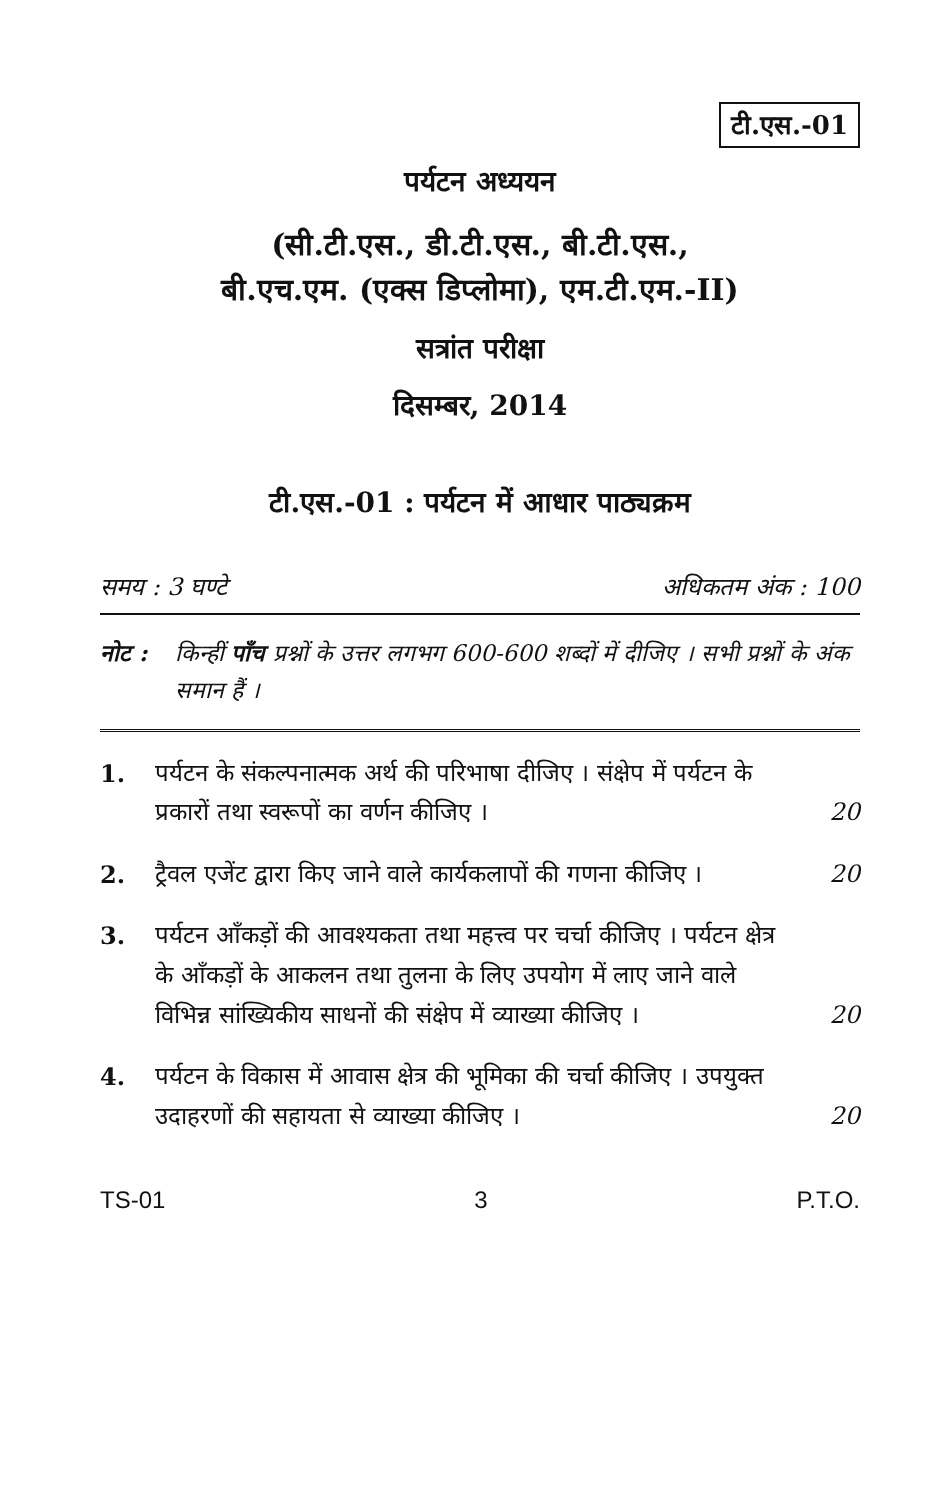टी.एस.-01
पर्यटन अध्ययन
(सी.टी.एस., डी.टी.एस., बी.टी.एस.,
बी.एच.एम. (एक्स डिप्लोमा), एम.टी.एम.-II)
सत्रांत परीक्षा
दिसम्बर, 2014
टी.एस.-01 : पर्यटन में आधार पाठ्यक्रम
समय : 3 घण्टे अधिकतम अंक : 100
नोट : किन्हीं पाँच प्रश्नों के उत्तर लगभग 600-600 शब्दों में दीजिए । सभी प्रश्नों के अंक समान हैं ।
1. पर्यटन के संकल्पनात्मक अर्थ की परिभाषा दीजिए । संक्षेप में पर्यटन के प्रकारों तथा स्वरूपों का वर्णन कीजिए । 20
2. ट्रैवल एजेंट द्वारा किए जाने वाले कार्यकलापों की गणना कीजिए । 20
3. पर्यटन आँकड़ों की आवश्यकता तथा महत्त्व पर चर्चा कीजिए । पर्यटन क्षेत्र के आँकड़ों के आकलन तथा तुलना के लिए उपयोग में लाए जाने वाले विभिन्न सांख्यिकीय साधनों की संक्षेप में व्याख्या कीजिए । 20
4. पर्यटन के विकास में आवास क्षेत्र की भूमिका की चर्चा कीजिए । उपयुक्त उदाहरणों की सहायता से व्याख्या कीजिए । 20
TS-01 3 P.T.O.